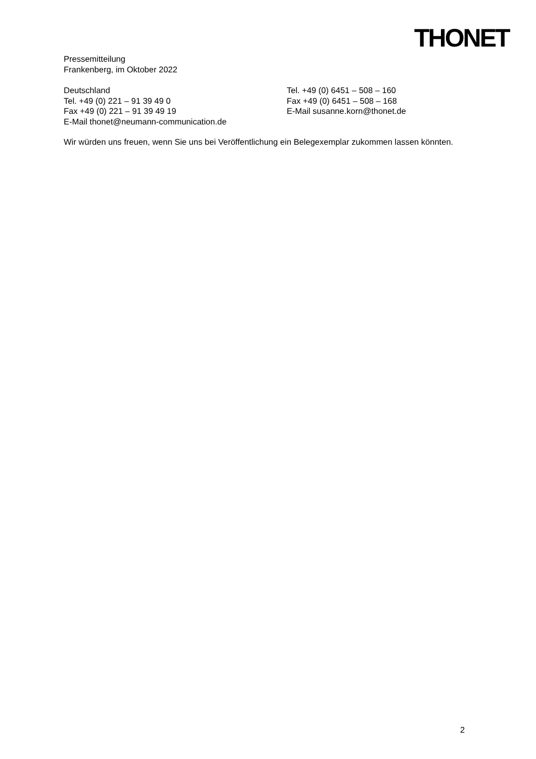THONET
Pressemitteilung
Frankenberg, im Oktober 2022
Deutschland
Tel. +49 (0) 221 – 91 39 49 0
Fax +49 (0) 221 – 91 39 49 19
E-Mail thonet@neumann-communication.de
Tel. +49 (0) 6451 – 508 – 160
Fax +49 (0) 6451 – 508 – 168
E-Mail susanne.korn@thonet.de
Wir würden uns freuen, wenn Sie uns bei Veröffentlichung ein Belegexemplar zukommen lassen könnten.
2